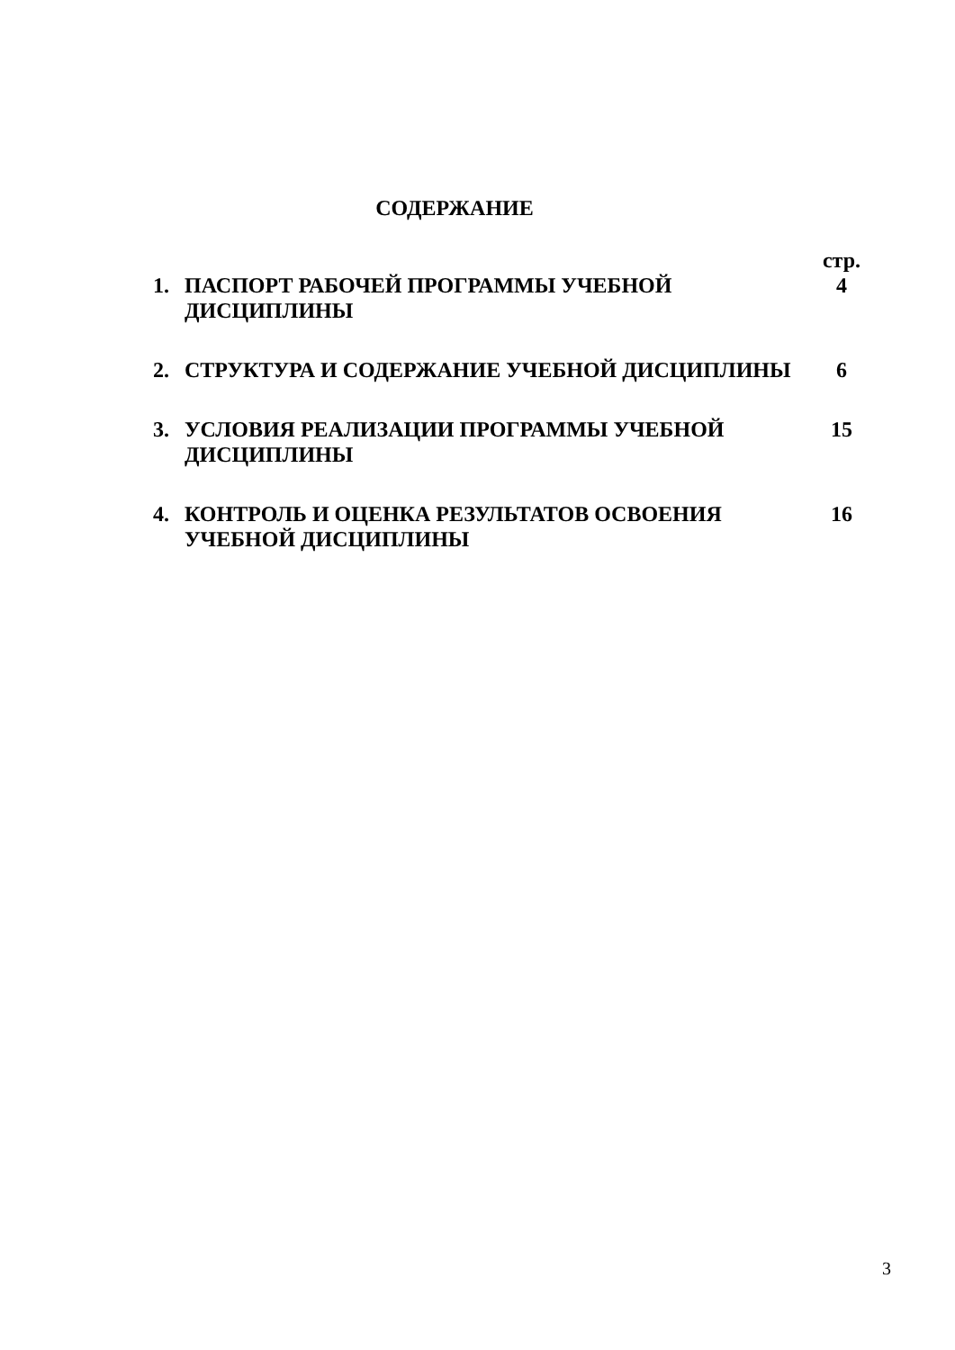СОДЕРЖАНИЕ
| | | стр. |
| 1. | ПАСПОРТ РАБОЧЕЙ ПРОГРАММЫ УЧЕБНОЙ ДИСЦИПЛИНЫ | 4 |
| 2. | СТРУКТУРА И СОДЕРЖАНИЕ УЧЕБНОЙ ДИСЦИПЛИНЫ | 6 |
| 3. | УСЛОВИЯ РЕАЛИЗАЦИИ ПРОГРАММЫ УЧЕБНОЙ ДИСЦИПЛИНЫ | 15 |
| 4. | КОНТРОЛЬ И ОЦЕНКА РЕЗУЛЬТАТОВ ОСВОЕНИЯ УЧЕБНОЙ ДИСЦИПЛИНЫ | 16 |
3